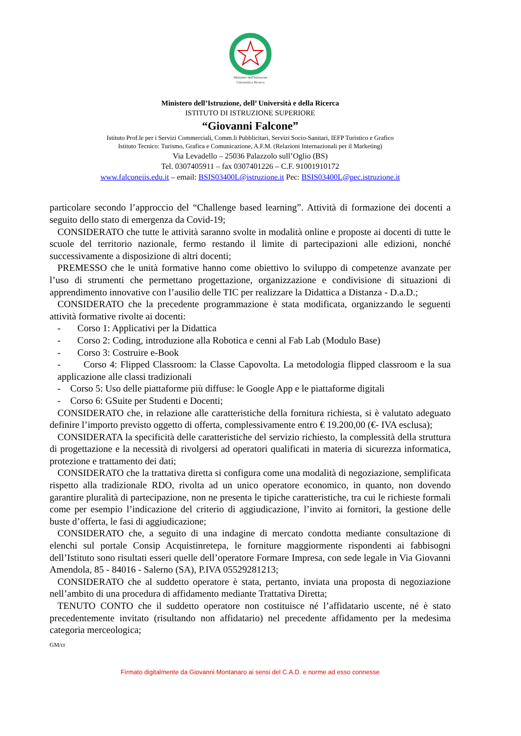Ministero dell'Istruzione
Università e Ricerca
Ministero dell’Istruzione, dell’ Università e della Ricerca
ISTITUTO DI ISTRUZIONE SUPERIORE
“Giovanni Falcone”
Istituto Prof.le per i Servizi Commerciali, Comm.li Pubblicitari, Servizi Socio-Sanitari, IEFP Turistico e Grafico
Istituto Tecnico: Turismo, Grafica e Comunicazione, A.F.M. (Relazioni Internazionali per il Marketing)
Via Levadello – 25036 Palazzolo sull’Oglio (BS)
Tel. 0307405911 – fax 0307401226 – C.F. 91001910172
www.falconeiis.edu.it – email: BSIS03400L@istruzione.it Pec: BSIS03400L@pec.istruzione.it
particolare secondo l’approccio del “Challenge based learning”. Attività di formazione dei docenti a seguito dello stato di emergenza da Covid-19;
CONSIDERATO che tutte le attività saranno svolte in modalità online e proposte ai docenti di tutte le scuole del territorio nazionale, fermo restando il limite di partecipazioni alle edizioni, nonché successivamente a disposizione di altri docenti;
PREMESSO che le unità formative hanno come obiettivo lo sviluppo di competenze avanzate per l’uso di strumenti che permettano progettazione, organizzazione e condivisione di situazioni di apprendimento innovative con l’ausilio delle TIC per realizzare la Didattica a Distanza - D.a.D.;
CONSIDERATO che la precedente programmazione è stata modificata, organizzando le seguenti attività formative rivolte ai docenti:
- Corso 1: Applicativi per la Didattica
- Corso 2: Coding, introduzione alla Robotica e cenni al Fab Lab (Modulo Base)
- Corso 3: Costruire e-Book
- Corso 4: Flipped Classroom: la Classe Capovolta. La metodologia flipped classroom e la sua applicazione alle classi tradizionali
- Corso 5: Uso delle piattaforme più diffuse: le Google App e le piattaforme digitali
- Corso 6: GSuite per Studenti e Docenti;
CONSIDERATO che, in relazione alle caratteristiche della fornitura richiesta, si è valutato adeguato definire l’importo previsto oggetto di offerta, complessivamente entro € 19.200,00 (€- IVA esclusa);
CONSIDERATA la specificità delle caratteristiche del servizio richiesto, la complessità della struttura di progettazione e la necessità di rivolgersi ad operatori qualificati in materia di sicurezza informatica, protezione e trattamento dei dati;
CONSIDERATO che la trattativa diretta si configura come una modalità di negoziazione, semplificata rispetto alla tradizionale RDO, rivolta ad un unico operatore economico, in quanto, non dovendo garantire pluralità di partecipazione, non ne presenta le tipiche caratteristiche, tra cui le richieste formali come per esempio l’indicazione del criterio di aggiudicazione, l’invito ai fornitori, la gestione delle buste d’offerta, le fasi di aggiudicazione;
CONSIDERATO che, a seguito di una indagine di mercato condotta mediante consultazione di elenchi sul portale Consip Acquistinretepa, le forniture maggiormente rispondenti ai fabbisogni dell’Istituto sono risultati esseri quelle dell’operatore Formare Impresa, con sede legale in Via Giovanni Amendola, 85 - 84016 - Salerno (SA), P.IVA 05529281213;
CONSIDERATO che al suddetto operatore è stata, pertanto, inviata una proposta di negoziazione nell’ambito di una procedura di affidamento mediante Trattativa Diretta;
TENUTO CONTO che il suddetto operatore non costituisce né l’affidatario uscente, né è stato precedentemente invitato (risultando non affidatario) nel precedente affidamento per la medesima categoria merceologica;
GM/cr
Firmato digitalmente da Giovanni Montanaro ai sensi del C.A.D. e norme ad esso connesse